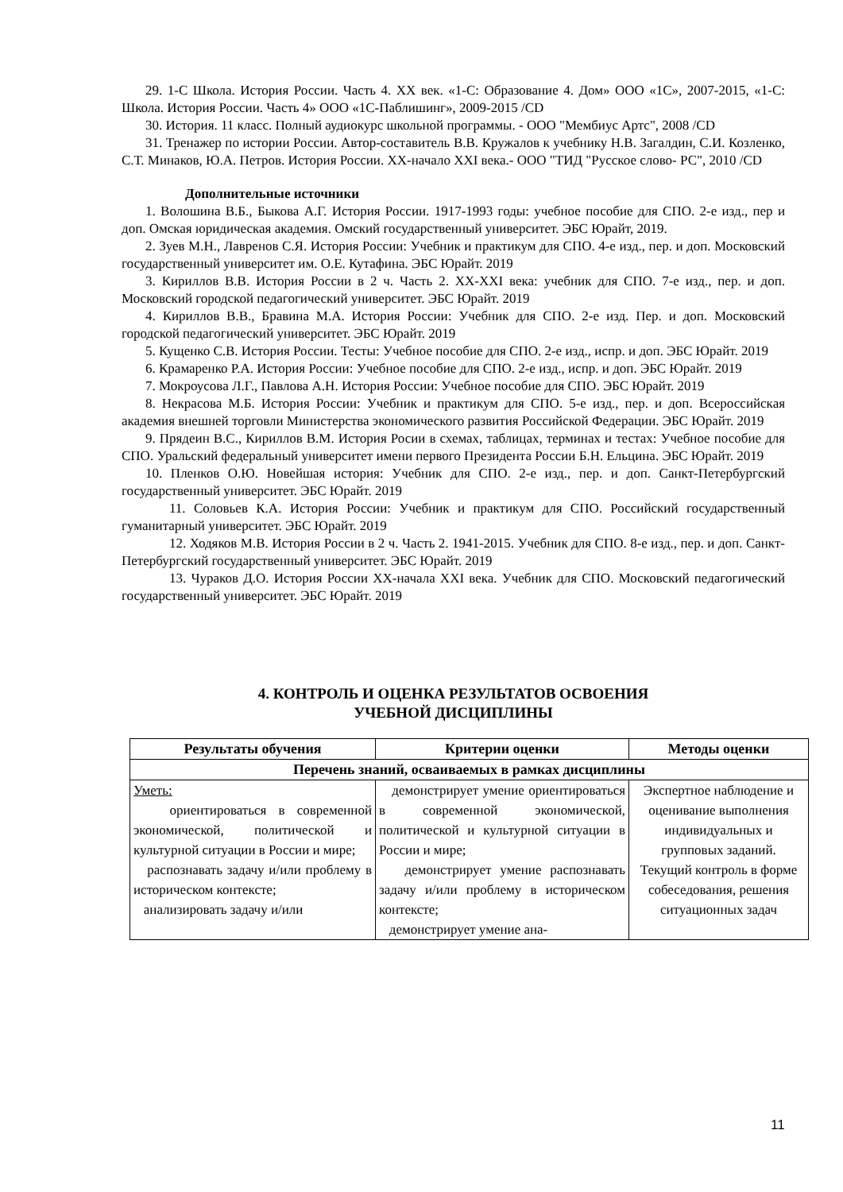29. 1-С Школа. История России. Часть 4. XX век. «1-С: Образование 4. Дом» ООО «1С», 2007-2015, «1-С: Школа. История России. Часть 4» ООО «1С-Паблишинг», 2009-2015 /CD
30. История. 11 класс. Полный аудиокурс школьной программы. - ООО "Мембиус Артс", 2008 /CD
31. Тренажер по истории России. Автор-составитель В.В. Кружалов к учебнику Н.В. Загалдин, С.И. Козленко, С.Т. Минаков, Ю.А. Петров. История России. XX-начало XXI века.- ООО "ТИД "Русское слово- РС", 2010 /CD
Дополнительные источники
1. Волошина В.Б., Быкова А.Г. История России. 1917-1993 годы: учебное пособие для СПО. 2-е изд., пер и доп. Омская юридическая академия. Омский государственный университет. ЭБС Юрайт, 2019.
2. Зуев М.Н., Лавренов С.Я. История России: Учебник и практикум для СПО. 4-е изд., пер. и доп. Московский государственный университет им. О.Е. Кутафина. ЭБС Юрайт. 2019
3. Кириллов В.В. История России в 2 ч. Часть 2. XX-XXI века: учебник для СПО. 7-е изд., пер. и доп. Московский городской педагогический университет. ЭБС Юрайт. 2019
4. Кириллов В.В., Бравина М.А. История России: Учебник для СПО. 2-е изд. Пер. и доп. Московский городской педагогический университет. ЭБС Юрайт. 2019
5. Кущенко С.В. История России. Тесты: Учебное пособие для СПО. 2-е изд., испр. и доп. ЭБС Юрайт. 2019
6. Крамаренко Р.А. История России: Учебное пособие для СПО. 2-е изд., испр. и доп. ЭБС Юрайт. 2019
7. Мокроусова Л.Г., Павлова А.Н. История России: Учебное пособие для СПО. ЭБС Юрайт. 2019
8. Некрасова М.Б. История России: Учебник и практикум для СПО. 5-е изд., пер. и доп. Всероссийская академия внешней торговли Министерства экономического развития Российской Федерации. ЭБС Юрайт. 2019
9. Прядеин В.С., Кириллов В.М. История Росии в схемах, таблицах, терминах и тестах: Учебное пособие для СПО. Уральский федеральный университет имени первого Президента России Б.Н. Ельцина. ЭБС Юрайт. 2019
10. Пленков О.Ю. Новейшая история: Учебник для СПО. 2-е изд., пер. и доп. Санкт-Петербургский государственный университет. ЭБС Юрайт. 2019
11. Соловьев К.А. История России: Учебник и практикум для СПО. Российский государственный гуманитарный университет. ЭБС Юрайт. 2019
12. Ходяков М.В. История России в 2 ч. Часть 2. 1941-2015. Учебник для СПО. 8-е изд., пер. и доп. Санкт-Петербургский государственный университет. ЭБС Юрайт. 2019
13. Чураков Д.О. История России XX-начала XXI века. Учебник для СПО. Московский педагогический государственный университет. ЭБС Юрайт. 2019
4. КОНТРОЛЬ И ОЦЕНКА РЕЗУЛЬТАТОВ ОСВОЕНИЯ
УЧЕБНОЙ ДИСЦИПЛИНЫ
| Результаты обучения | Критерии оценки | Методы оценки |
| --- | --- | --- |
| Перечень знаний, осваиваемых в рамках дисциплины | | |
| Уметь: ориентироваться в современной экономической, политической и культурной ситуации в России и мире; распознавать задачу и/или проблему в историческом контексте; анализировать задачу и/или | демонстрирует умение ориентироваться в современной экономической, политической и культурной ситуации в России и мире; демонстрирует умение распознавать задачу и/или проблему в историческом контексте; демонстрирует умение ана- | Экспертное наблюдение и оценивание выполнения индивидуальных и групповых заданий. Текущий контроль в форме собеседования, решения ситуационных задач |
11